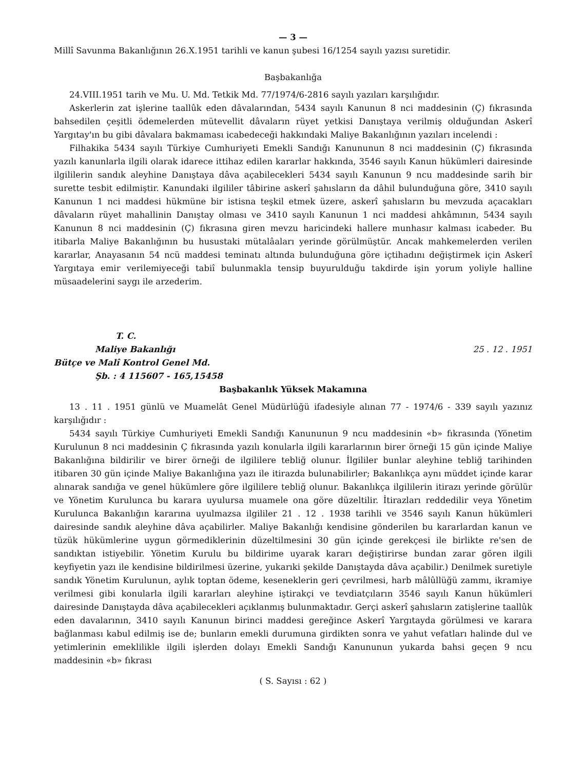— 3 —
Millî Savunma Bakanlığının 26.X.1951 tarihli ve kanun şubesi 16/1254 sayılı yazısı suretidir.
Başbakanlığa
24.VIII.1951 tarih ve Mu. U. Md. Tetkik Md. 77/1974/6-2816 sayılı yazıları karşılığıdır.
Askerlerin zat işlerine taallûk eden dâvalarından, 5434 sayılı Kanunun 8 nci maddesinin (Ç) fıkrasında bahsedilen çeşitli ödemelerden mütevellit dâvaların rüyet yetkisi Danıştaya verilmiş olduğundan Askerî Yargıtay'ın bu gibi dâvalara bakmaması icabedeceği hakkındaki Maliye Bakanlığının yazıları incelendi :
Filhakika 5434 sayılı Türkiye Cumhuriyeti Emekli Sandığı Kanununun 8 nci maddesinin (Ç) fıkrasında yazılı kanunlarla ilgili olarak idarece ittihaz edilen kararlar hakkında, 3546 sayılı Kanun hükümleri dairesinde ilgililerin sandık aleyhine Danıştaya dâva açabilecekleri 5434 sayılı Kanunun 9 ncu maddesinde sarih bir surette tesbit edilmiştir. Kanundaki ilgililer tâbirine askerî şahısların da dâhil bulunduğuna göre, 3410 sayılı Kanunun 1 nci maddesi hükmüne bir istisna teşkil etmek üzere, askerî şahısların bu mevzuda açacakları dâvaların rüyet mahallinin Danıştay olması ve 3410 sayılı Kanunun 1 nci maddesi ahkâmının, 5434 sayılı Kanunun 8 nci maddesinin (Ç) fıkrasına giren mevzu haricindeki hallere munhasır kalması icabeder. Bu itibarla Maliye Bakanlığının bu husustaki mütalâaları yerinde görülmüştür. Ancak mahkemelerden verilen kararlar, Anayasanın 54 ncü maddesi teminatı altında bulunduğuna göre içtihadını değiştirmek için Askerî Yargıtaya emir verilemiyeceği tabiî bulunmakla tensip buyurulduğu takdirde işin yorum yoliyle halline müsaadelerini saygı ile arzederim.
T. C.
Maliye Bakanlığı
Bütçe ve Malî Kontrol Genel Md.
Şb. : 4 115607 - 165,15458
25 . 12 . 1951
Başbakanlık Yüksek Makamına
13 . 11 . 1951 günlü ve Muamelât Genel Müdürlüğü ifadesiyle alınan 77 - 1974/6 - 339 sayılı yazınız karşılığıdır :
5434 sayılı Türkiye Cumhuriyeti Emekli Sandığı Kanununun 9 ncu maddesinin «b» fıkrasında (Yönetim Kurulunun 8 nci maddesinin Ç fıkrasında yazılı konularla ilgili kararlarının birer örneği 15 gün içinde Maliye Bakanlığına bildirilir ve birer örneği de ilgililere tebliğ olunur. İlgililer bunlar aleyhine tebliğ tarihinden itibaren 30 gün içinde Maliye Bakanlığına yazı ile itirazda bulunabilirler; Bakanlıkça aynı müddet içinde karar alınarak sandığa ve genel hükümlere göre ilgililere tebliğ olunur. Bakanlıkça ilgililerin itirazı yerinde görülür ve Yönetim Kurulunca bu karara uyulursa muamele ona göre düzeltilir. İtirazları reddedilir veya Yönetim Kurulunca Bakanlığın kararına uyulmazsa ilgililer 21 . 12 . 1938 tarihli ve 3546 sayılı Kanun hükümleri dairesinde sandık aleyhine dâva açabilirler. Maliye Bakanlığı kendisine gönderilen bu kararlardan kanun ve tüzük hükümlerine uygun görmediklerinin düzeltilmesini 30 gün içinde gerekçesi ile birlikte re'sen de sandıktan istiyebilir. Yönetim Kurulu bu bildirime uyarak kararı değiştirirse bundan zarar gören ilgili keyfiyetin yazı ile kendisine bildirilmesi üzerine, yukarıki şekilde Danıştayda dâva açabilir.) Denilmek suretiyle sandık Yönetim Kurulunun, aylık toptan ödeme, keseneklerin geri çevrilmesi, harb mâlûllüğü zammı, ikramiye verilmesi gibi konularla ilgili kararları aleyhine iştirakçi ve tevdiatçıların 3546 sayılı Kanun hükümleri dairesinde Danıştayda dâva açabilecekleri açıklanmış bulunmaktadır. Gerçi askerî şahısların zatişlerine taallûk eden davalarının, 3410 sayılı Kanunun birinci maddesi gereğince Askerî Yargıtayda görülmesi ve karara bağlanması kabul edilmiş ise de; bunların emekli durumuna girdikten sonra ve yahut vefatları halinde dul ve yetimlerinin emeklilikle ilgili işlerden dolayı Emekli Sandığı Kanununun yukarda bahsi geçen 9 ncu maddesinin «b» fıkrası
( S. Sayısı : 62 )